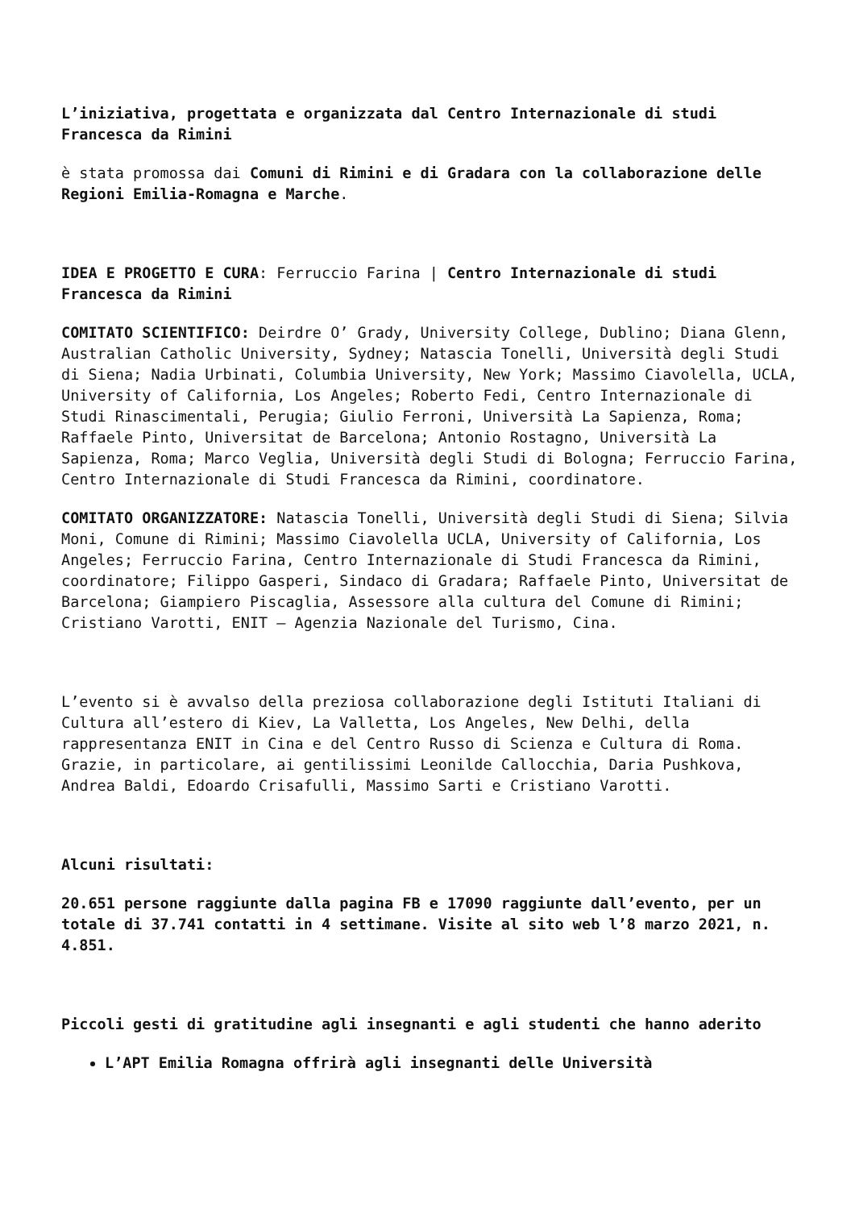L’iniziativa, progettata e organizzata dal Centro Internazionale di studi Francesca da Rimini
è stata promossa dai Comuni di Rimini e di Gradara con la collaborazione delle Regioni Emilia-Romagna e Marche.
IDEA E PROGETTO E CURA: Ferruccio Farina | Centro Internazionale di studi Francesca da Rimini
COMITATO SCIENTIFICO: Deirdre O’ Grady, University College, Dublino; Diana Glenn, Australian Catholic University, Sydney; Natascia Tonelli, Università degli Studi di Siena; Nadia Urbinati, Columbia University, New York; Massimo Ciavolella, UCLA, University of California, Los Angeles; Roberto Fedi, Centro Internazionale di Studi Rinascimentali, Perugia; Giulio Ferroni, Università La Sapienza, Roma; Raffaele Pinto, Universitat de Barcelona; Antonio Rostagno, Università La Sapienza, Roma; Marco Veglia, Università degli Studi di Bologna; Ferruccio Farina, Centro Internazionale di Studi Francesca da Rimini, coordinatore.
COMITATO ORGANIZZATORE: Natascia Tonelli, Università degli Studi di Siena; Silvia Moni, Comune di Rimini; Massimo Ciavolella UCLA, University of California, Los Angeles; Ferruccio Farina, Centro Internazionale di Studi Francesca da Rimini, coordinatore; Filippo Gasperi, Sindaco di Gradara; Raffaele Pinto, Universitat de Barcelona; Giampiero Piscaglia, Assessore alla cultura del Comune di Rimini; Cristiano Varotti, ENIT – Agenzia Nazionale del Turismo, Cina.
L’evento si è avvalso della preziosa collaborazione degli Istituti Italiani di Cultura all’estero di Kiev, La Valletta, Los Angeles, New Delhi, della rappresentanza ENIT in Cina e del Centro Russo di Scienza e Cultura di Roma. Grazie, in particolare, ai gentilissimi Leonilde Callocchia, Daria Pushkova, Andrea Baldi, Edoardo Crisafulli, Massimo Sarti e Cristiano Varotti.
Alcuni risultati:
20.651 persone raggiunte dalla pagina FB e 17090 raggiunte dall’evento, per un totale di 37.741 contatti in 4 settimane. Visite al sito web l’8 marzo 2021, n. 4.851.
Piccoli gesti di gratitudine agli insegnanti e agli studenti che hanno aderito
L’APT Emilia Romagna offrirà agli insegnanti delle Università